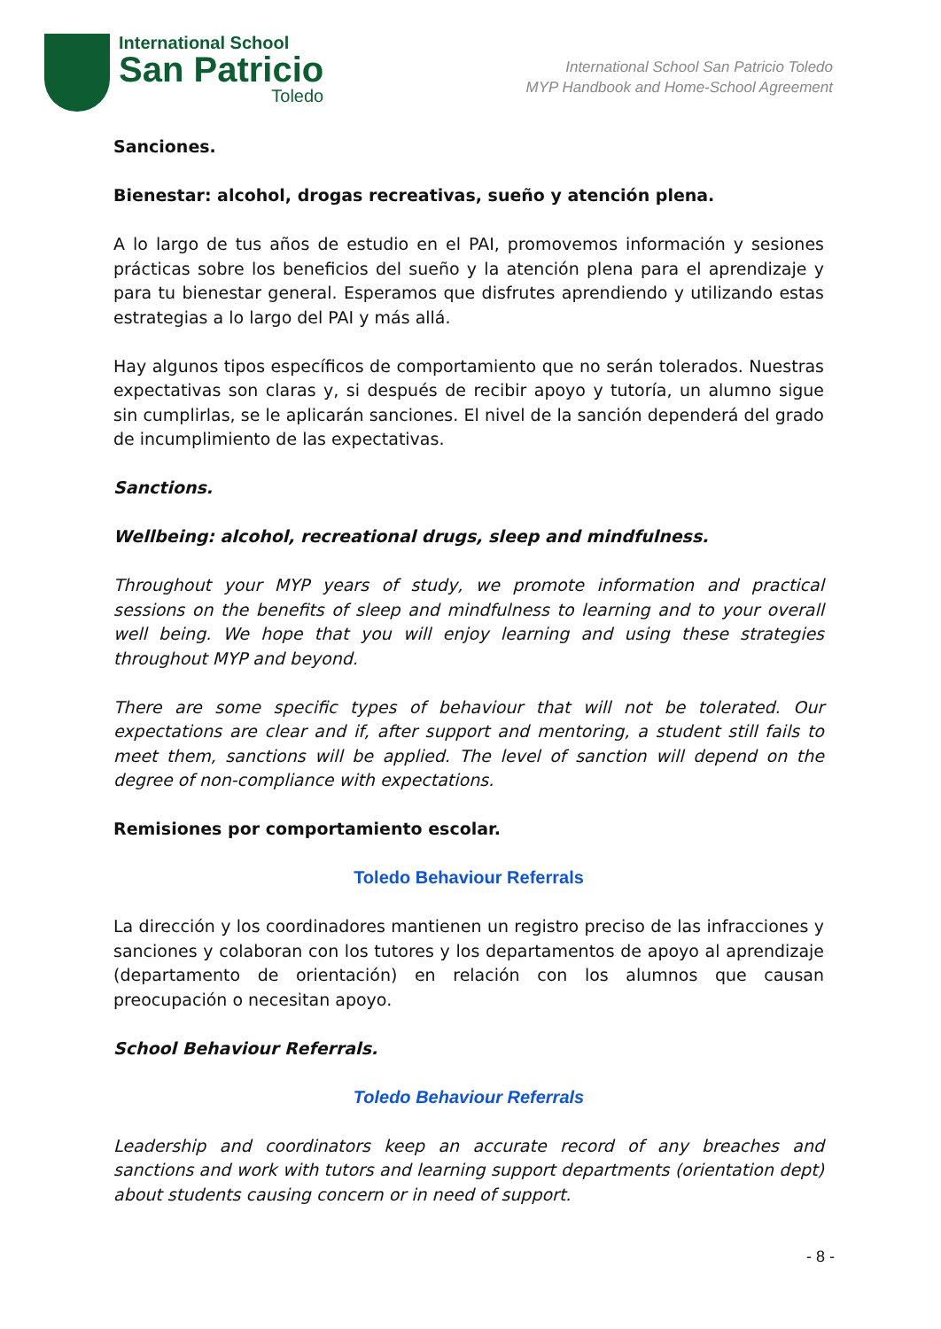International School
San Patricio
Toledo
International School San Patricio Toledo
MYP Handbook and Home-School Agreement
Sanciones.
Bienestar: alcohol, drogas recreativas, sueño y atención plena.
A lo largo de tus años de estudio en el PAI, promovemos información y sesiones prácticas sobre los beneficios del sueño y la atención plena para el aprendizaje y para tu bienestar general. Esperamos que disfrutes aprendiendo y utilizando estas estrategias a lo largo del PAI y más allá.
Hay algunos tipos específicos de comportamiento que no serán tolerados. Nuestras expectativas son claras y, si después de recibir apoyo y tutoría, un alumno sigue sin cumplirlas, se le aplicarán sanciones. El nivel de la sanción dependerá del grado de incumplimiento de las expectativas.
Sanctions.
Wellbeing: alcohol, recreational drugs, sleep and mindfulness.
Throughout your MYP years of study, we promote information and practical sessions on the benefits of sleep and mindfulness to learning and to your overall well being. We hope that you will enjoy learning and using these strategies throughout MYP and beyond.
There are some specific types of behaviour that will not be tolerated. Our expectations are clear and if, after support and mentoring, a student still fails to meet them, sanctions will be applied. The level of sanction will depend on the degree of non-compliance with expectations.
Remisiones por comportamiento escolar.
Toledo Behaviour Referrals
La dirección y los coordinadores mantienen un registro preciso de las infracciones y sanciones y colaboran con los tutores y los departamentos de apoyo al aprendizaje (departamento de orientación) en relación con los alumnos que causan preocupación o necesitan apoyo.
School Behaviour Referrals.
Toledo Behaviour Referrals
Leadership and coordinators keep an accurate record of any breaches and sanctions and work with tutors and learning support departments (orientation dept) about students causing concern or in need of support.
- 8 -